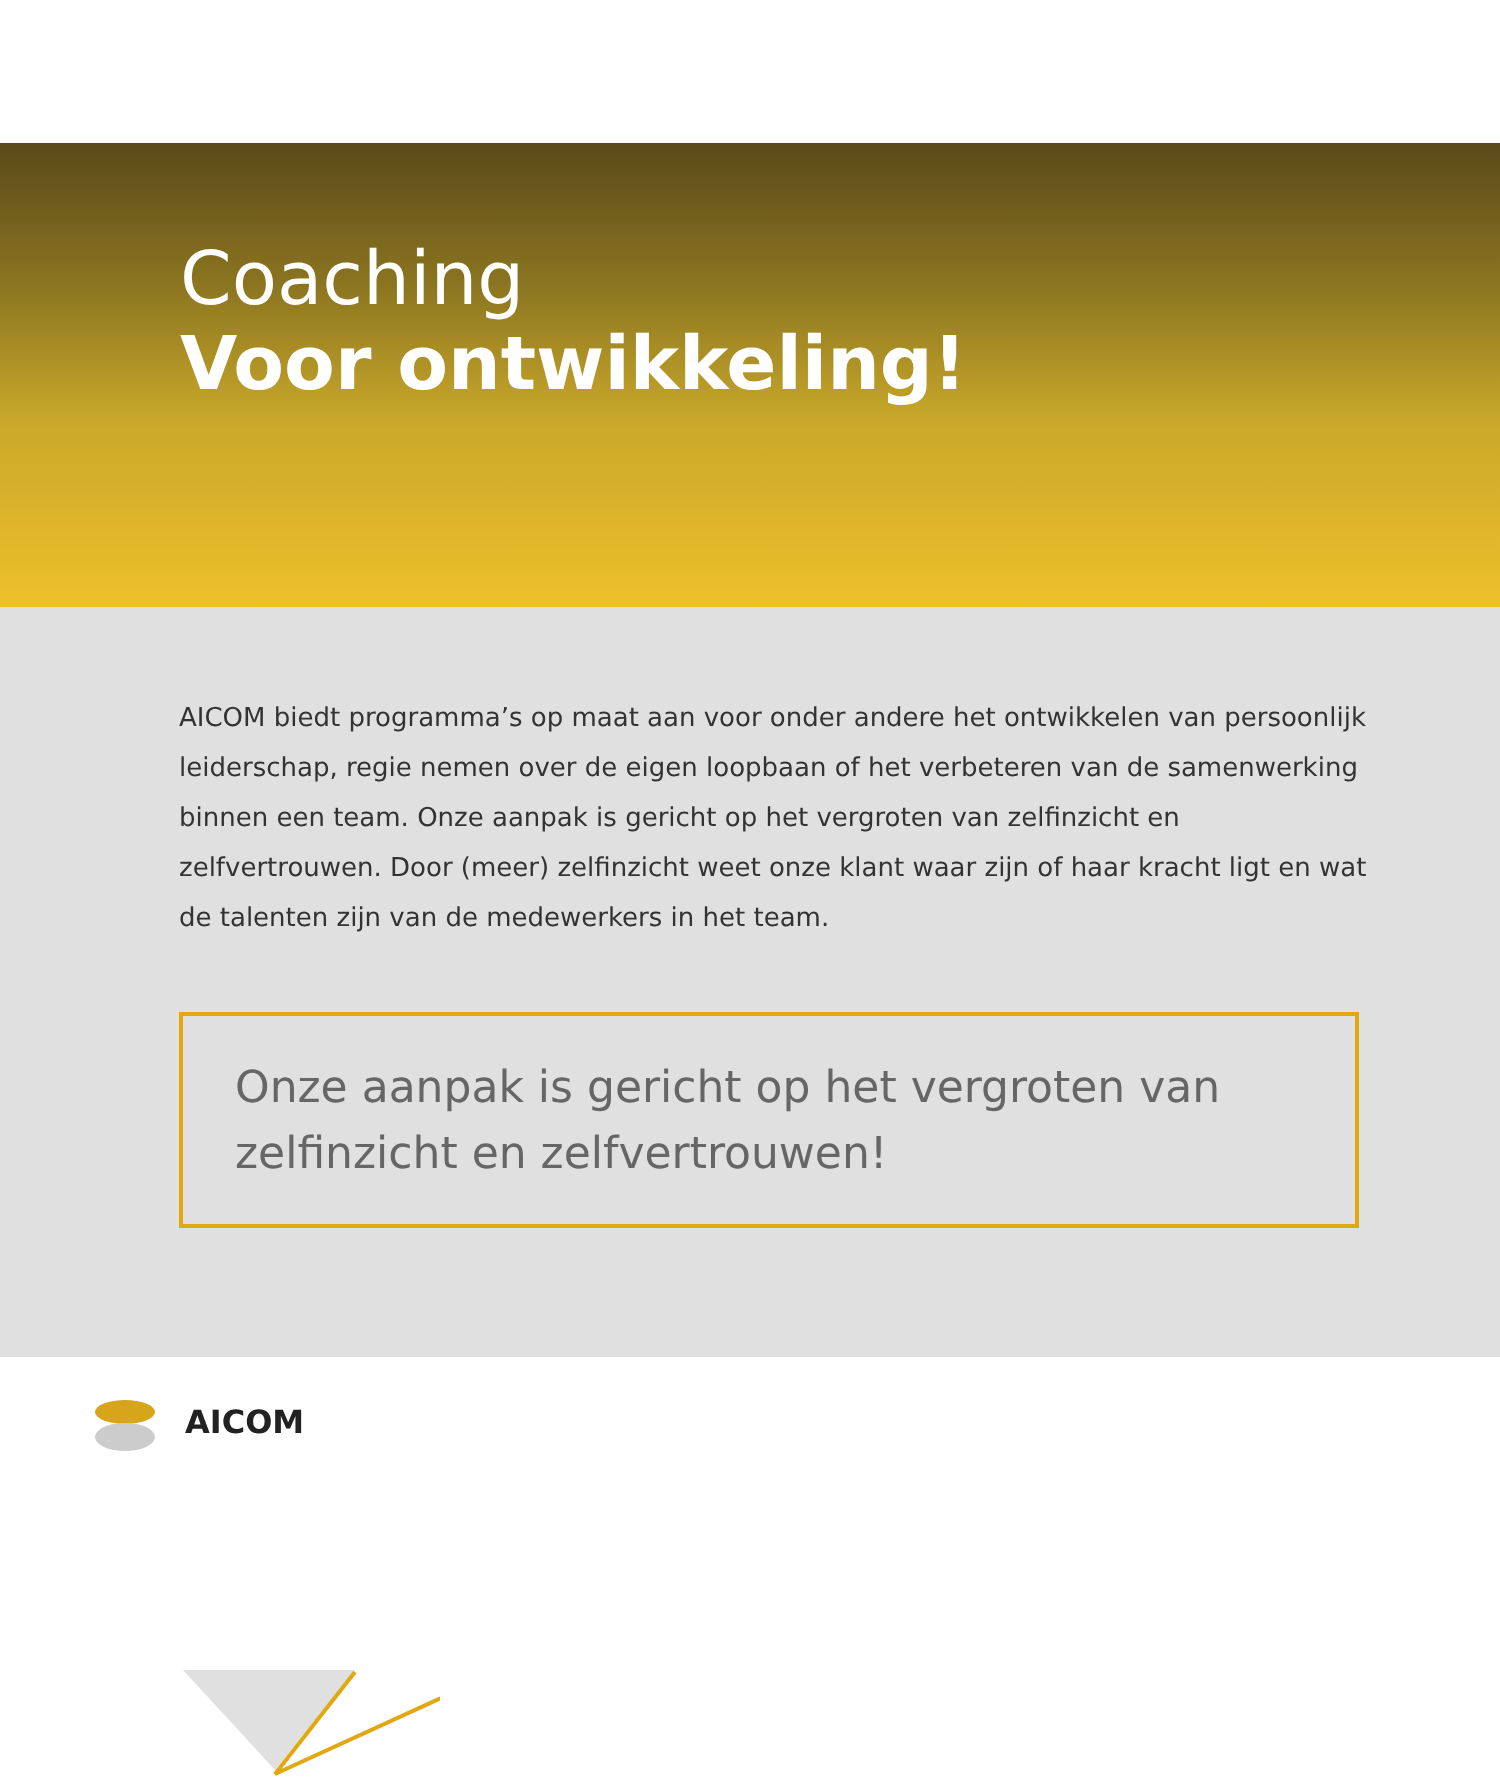Coaching
Voor ontwikkeling!
AICOM biedt programma’s op maat aan voor onder andere het ontwikkelen van persoonlijk leiderschap, regie nemen over de eigen loopbaan of het verbeteren van de samenwerking binnen een team. Onze aanpak is gericht op het vergroten van zelfinzicht en zelfvertrouwen. Door (meer) zelfinzicht weet onze klant waar zijn of haar kracht ligt en wat de talenten zijn van de medewerkers in het team.
Onze aanpak is gericht op het vergroten van zelfinzicht en zelfvertrouwen!
AICOM